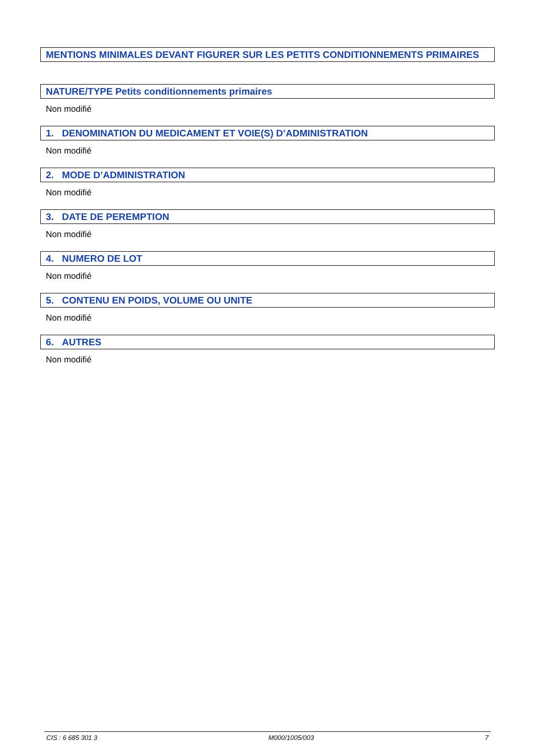MENTIONS MINIMALES DEVANT FIGURER SUR LES PETITS CONDITIONNEMENTS PRIMAIRES
NATURE/TYPE Petits conditionnements primaires
Non modifié
1. DENOMINATION DU MEDICAMENT ET VOIE(S) D’ADMINISTRATION
Non modifié
2. MODE D’ADMINISTRATION
Non modifié
3. DATE DE PEREMPTION
Non modifié
4. NUMERO DE LOT
Non modifié
5. CONTENU EN POIDS, VOLUME OU UNITE
Non modifié
6. AUTRES
Non modifié
CIS : 6 685 301 3 M000/1005/003 7